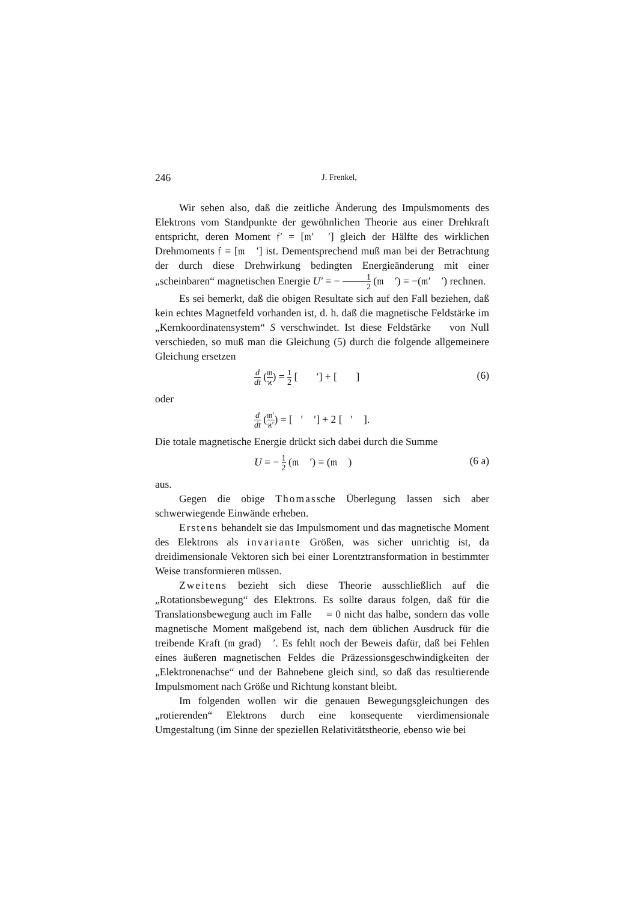246 J. Frenkel,
Wir sehen also, daß die zeitliche Änderung des Impulsmoments des Elektrons vom Standpunkte der gewöhnlichen Theorie aus einer Drehkraft entspricht, deren Moment 𝔣′ = [𝔪′ 𝔋′] gleich der Hälfte des wirklichen Drehmoments 𝔣 = [𝔪 𝔋′] ist. Dementsprechend muß man bei der Betrachtung der durch diese Drehwirkung bedingten Energieänderung mit einer „scheinbaren“ magnetischen Energie U′ = − 1 2 (𝔪 𝔋′) = −(𝔪′ 𝔋′) rechnen.
Es sei bemerkt, daß die obigen Resultate sich auf den Fall beziehen, daß kein echtes Magnetfeld vorhanden ist, d. h. daß die magnetische Feldstärke im „Kernkoordinatensystem“ S verschwindet. Ist diese Feldstärke 𝔋 von Null verschieden, so muß man die Gleichung (5) durch die folgende allgemeinere Gleichung ersetzen
d dt (𝔪 ϰ) = 1 2 [𝔪 𝔋′] + [𝔪 𝔋] (6)
oder
d dt (𝔪′ ϰ′) = [𝔪′ 𝔋′] + 2 [𝔪′ 𝔋].
Die totale magnetische Energie drückt sich dabei durch die Summe
U = − 1 2 (𝔪 𝔋′) = (𝔪 𝔋) (6 a)
aus.
Gegen die obige Thomassche Überlegung lassen sich aber schwerwiegende Einwände erheben.
Erstens behandelt sie das Impulsmoment und das magnetische Moment des Elektrons als invariante Größen, was sicher unrichtig ist, da dreidimensionale Vektoren sich bei einer Lorentztransformation in bestimmter Weise transformieren müssen.
Zweitens bezieht sich diese Theorie ausschließlich auf die „Rotationsbewegung“ des Elektrons. Es sollte daraus folgen, daß für die Translationsbewegung auch im Falle 𝔋 = 0 nicht das halbe, sondern das volle magnetische Moment maßgebend ist, nach dem üblichen Ausdruck für die treibende Kraft (𝔪 grad) 𝔋′. Es fehlt noch der Beweis dafür, daß bei Fehlen eines äußeren magnetischen Feldes die Präzessionsgeschwindigkeiten der „Elektronenachse“ und der Bahnebene gleich sind, so daß das resultierende Impulsmoment nach Größe und Richtung konstant bleibt.
Im folgenden wollen wir die genauen Bewegungsgleichungen des „rotierenden“ Elektrons durch eine konsequente vierdimensionale Umgestaltung (im Sinne der speziellen Relativitätstheorie, ebenso wie bei